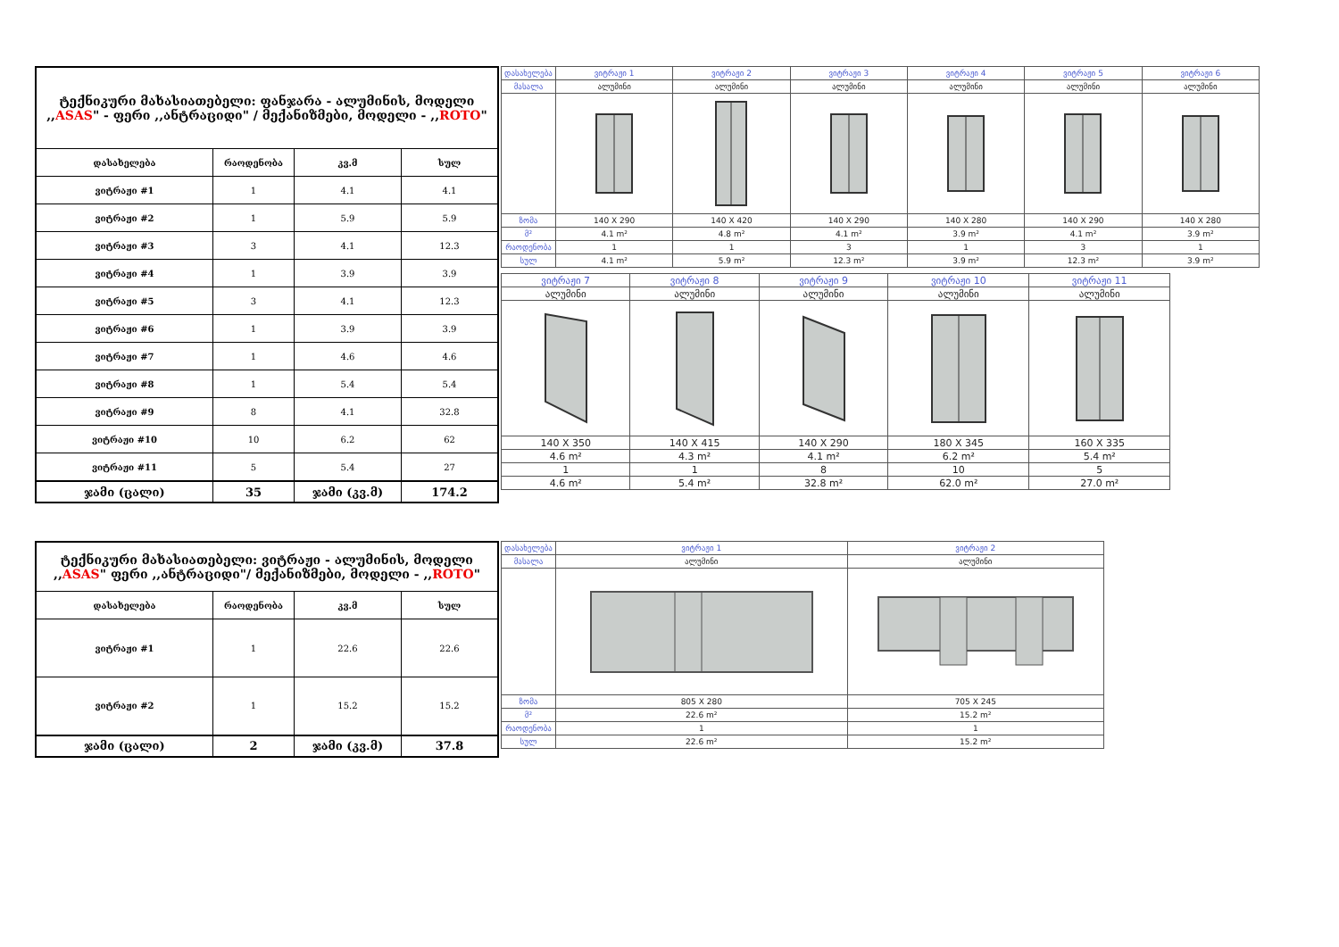| ტექნიკური მახასიათებელი: ფანჯარა - ალუმინის, მოდელი ,, ASAS " - ფერი ,,ანტრაციდი" / მექანიზმები, მოდელი - ,, ROTO " | | | |
| დასახელება | რაოდენობა | კვ.მ | სულ |
| ვიტრაჟი #1 | 1 | 4.1 | 4.1 |
| ვიტრაჟი #2 | 1 | 5.9 | 5.9 |
| ვიტრაჟი #3 | 3 | 4.1 | 12.3 |
| ვიტრაჟი #4 | 1 | 3.9 | 3.9 |
| ვიტრაჟი #5 | 3 | 4.1 | 12.3 |
| ვიტრაჟი #6 | 1 | 3.9 | 3.9 |
| ვიტრაჟი #7 | 1 | 4.6 | 4.6 |
| ვიტრაჟი #8 | 1 | 5.4 | 5.4 |
| ვიტრაჟი #9 | 8 | 4.1 | 32.8 |
| ვიტრაჟი #10 | 10 | 6.2 | 62 |
| ვიტრაჟი #11 | 5 | 5.4 | 27 |
| ჯამი (ცალი) | 35 | ჯამი (კვ.მ) | 174.2 |
| დასახელება | ვიტრაჟი 1 | ვიტრაჟი 2 | ვიტრაჟი 3 | ვიტრაჟი 4 | ვიტრაჟი 5 | ვიტრაჟი 6 |
| მასალა | ალუმინი | ალუმინი | ალუმინი | ალუმინი | ალუმინი | ალუმინი |
| ზომა | 140 X 290 | 140 X 420 | 140 X 290 | 140 X 280 | 140 X 290 | 140 X 280 |
| მ² | 4.1 m² | 4.8 m² | 4.1 m² | 3.9 m² | 4.1 m² | 3.9 m² |
| რაოდენობა | 1 | 1 | 3 | 1 | 3 | 1 |
| სულ | 4.1 m² | 5.9 m² | 12.3 m² | 3.9 m² | 12.3 m² | 3.9 m² |
| ვიტრაჟი 7 | ვიტრაჟი 8 | ვიტრაჟი 9 | ვიტრაჟი 10 | ვიტრაჟი 11 |
| ალუმინი | ალუმინი | ალუმინი | ალუმინი | ალუმინი |
| 140 X 350 | 140 X 415 | 140 X 290 | 180 X 345 | 160 X 335 |
| 4.6 m² | 4.3 m² | 4.1 m² | 6.2 m² | 5.4 m² |
| 1 | 1 | 8 | 10 | 5 |
| 4.6 m² | 5.4 m² | 32.8 m² | 62.0 m² | 27.0 m² |
| ტექნიკური მახასიათებელი: ვიტრაჟი - ალუმინის, მოდელი ,, ASAS " ფერი ,,ანტრაციდი"/ მექანიზმები, მოდელი - ,, ROTO " | | | |
| დასახელება | რაოდენობა | კვ.მ | სულ |
| ვიტრაჟი #1 | 1 | 22.6 | 22.6 |
| ვიტრაჟი #2 | 1 | 15.2 | 15.2 |
| ჯამი (ცალი) | 2 | ჯამი (კვ.მ) | 37.8 |
| დასახელება | ვიტრაჟი 1 | ვიტრაჟი 2 |
| მასალა | ალუმინი | ალუმინი |
| ზომა | 805 X 280 | 705 X 245 |
| მ² | 22.6 m² | 15.2 m² |
| რაოდენობა | 1 | 1 |
| სულ | 22.6 m² | 15.2 m² |